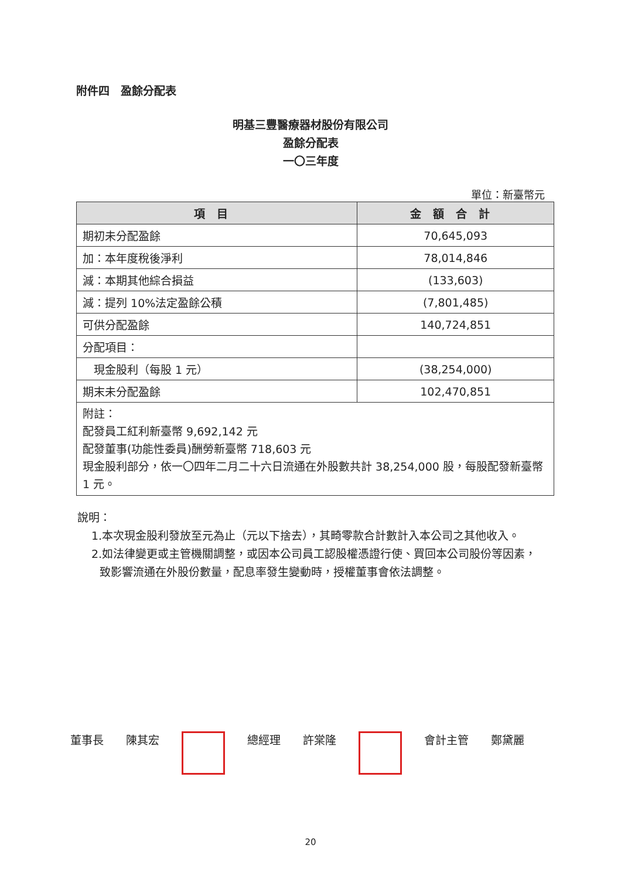附件四　盈餘分配表
明基三豐醫療器材股份有限公司
盈餘分配表
一〇三年度
單位：新臺幣元
| 項目 | 金額合計 |
| --- | --- |
| 期初未分配盈餘 | 70,645,093 |
| 加：本年度稅後淨利 | 78,014,846 |
| 減：本期其他綜合損益 | (133,603) |
| 減：提列 10%法定盈餘公積 | (7,801,485) |
| 可供分配盈餘 | 140,724,851 |
| 分配項目： | |
| 現金股利（每股 1 元） | (38,254,000) |
| 期末未分配盈餘 | 102,470,851 |
| 附註： 配發員工紅利新臺幣 9,692,142 元 配發董事(功能性委員)酬勞新臺幣 718,603 元 現金股利部分，依一〇四年二月二十六日流通在外股數共計 38,254,000 股，每股配發新臺幣 1 元。 | |
說明：
1.本次現金股利發放至元為止（元以下捨去），其畸零款合計數計入本公司之其他收入。
2.如法律變更或主管機關調整，或因本公司員工認股權憑證行使、買回本公司股份等因素，致影響流通在外股份數量，配息率發生變動時，授權董事會依法調整。
董事長 陳其宏 總經理 許棠隆 會計主管 鄭黛麗
20